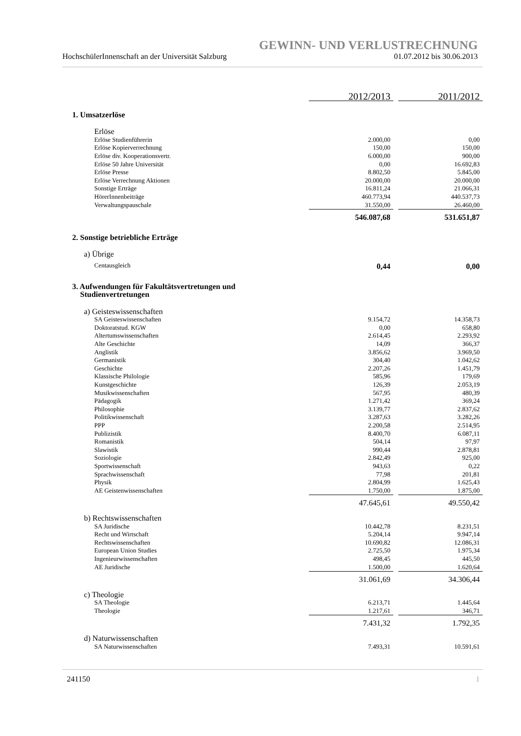GEWINN- UND VERLUSTRECHNUNG
HochschülerInnenschaft an der Universität Salzburg 01.07.2012 bis 30.06.2013
| | 2012/2013 | | 2011/2012 |
| 1. Umsatzerlöse | | | |
| Erlöse | | | |
| Erlöse Studienführerin | 2.000,00 | | 0,00 |
| Erlöse Kopierverrechnung | 150,00 | | 150,00 |
| Erlöse div. Kooperationsvertr. | 6.000,00 | | 900,00 |
| Erlöse 50 Jahre Universität | 0,00 | | 16.692,83 |
| Erlöse Presse | 8.802,50 | | 5.845,00 |
| Erlöse Verrechnung Aktionen | 20.000,00 | | 20.000,00 |
| Sonstige Erträge | 16.811,24 | | 21.066,31 |
| HörerInnenbeiträge | 460.773,94 | | 440.537,73 |
| Verwaltungspauschale | 31.550,00 | | 26.460,00 |
| | 546.087,68 | | 531.651,87 |
| 2. Sonstige betriebliche Erträge | | | |
| a) Übrige | | | |
| Centausgleich | 0,44 | | 0,00 |
| 3. Aufwendungen für Fakultätsvertretungen und Studienvertretungen | | | |
| a) Geisteswissenschaften | | | |
| SA Geisteswissenschaften | 9.154,72 | | 14.358,73 |
| Doktoratstud. KGW | 0,00 | | 658,80 |
| Altertumswissenschaften | 2.614,45 | | 2.293,92 |
| Alte Geschichte | 14,09 | | 366,37 |
| Anglistik | 3.856,62 | | 3.969,50 |
| Germanistik | 304,40 | | 1.042,62 |
| Geschichte | 2.207,26 | | 1.451,79 |
| Klassische Philologie | 585,96 | | 179,69 |
| Kunstgeschichte | 126,39 | | 2.053,19 |
| Musikwissenschaften | 567,95 | | 480,39 |
| Pädagogik | 1.271,42 | | 369,24 |
| Philosophie | 3.139,77 | | 2.837,62 |
| Politikwissenschaft | 3.287,63 | | 3.282,26 |
| PPP | 2.200,58 | | 2.514,95 |
| Publizistik | 8.400,70 | | 6.087,11 |
| Romanistik | 504,14 | | 97,97 |
| Slawistik | 990,44 | | 2.878,81 |
| Soziologie | 2.842,49 | | 925,00 |
| Sportwissenschaft | 943,63 | | 0,22 |
| Sprachwissenschaft | 77,98 | | 201,81 |
| Physik | 2.804,99 | | 1.625,43 |
| AE Geistenwissenschaften | 1.750,00 | | 1.875,00 |
| | 47.645,61 | | 49.550,42 |
| b) Rechtswissenschaften | | | |
| SA Juridische | 10.442,78 | | 8.231,51 |
| Recht und Wirtschaft | 5.204,14 | | 9.947,14 |
| Rechtswissenschaften | 10.690,82 | | 12.086,31 |
| European Union Studies | 2.725,50 | | 1.975,34 |
| Ingenieurwissenschaften | 498,45 | | 445,50 |
| AE Juridische | 1.500,00 | | 1.620,64 |
| | 31.061,69 | | 34.306,44 |
| c) Theologie | | | |
| SA Theologie | 6.213,71 | | 1.445,64 |
| Theologie | 1.217,61 | | 346,71 |
| | 7.431,32 | | 1.792,35 |
| d) Naturwissenschaften | | | |
| SA Naturwissenschaften | 7.493,31 | | 10.591,61 |
241150 1